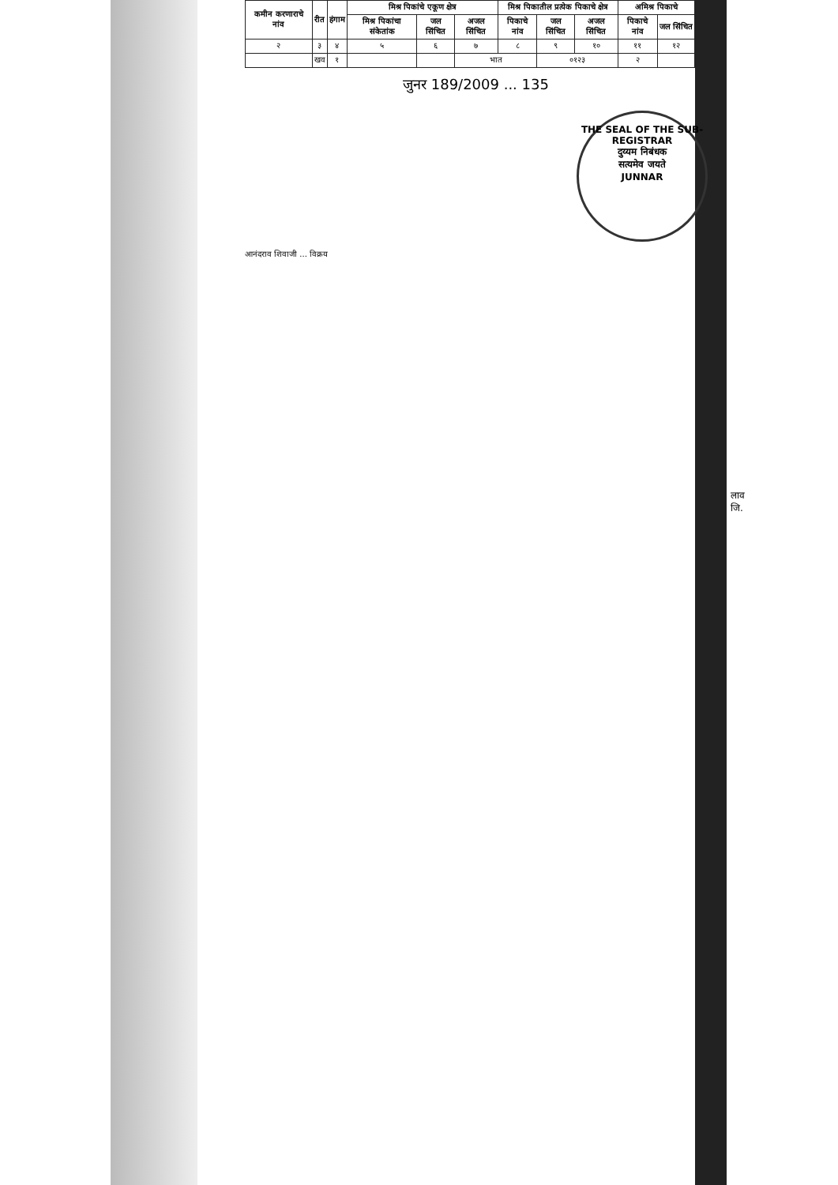| कमीन करणाराचे नांव | रीत | हंगाम | मिश्र पिकांचे एकूण क्षेत्र | | | मिश्र पिकातील प्रत्येक पिकाचे क्षेत्र | | | अमिश्र पिकाचे | |
| --- | --- | --- | --- | --- | --- | --- | --- | --- | --- | --- |
| | | | मिश्र पिकांचा संकेतांक | जल सिंचित | अजल सिंचित | पिकाचे नांव | जल सिंचित | अजल सिंचित | पिकाचे नांव | जल सिंचित |
| २ | ३ | ४ | ५ | ६ | ७ | ८ | ९ | १० | ११ | १२ |
| | खव | १ | | | भात | | ०१२३ | | २ | |
जुनर 189/2009 ... 135
THE SEAL OF THE SUB-REGISTRAR
दुय्यम निबंधक
सत्यमेव जयते
JUNNAR
आनंदराव शिवाजी ... विक्रय
लाव
जि.